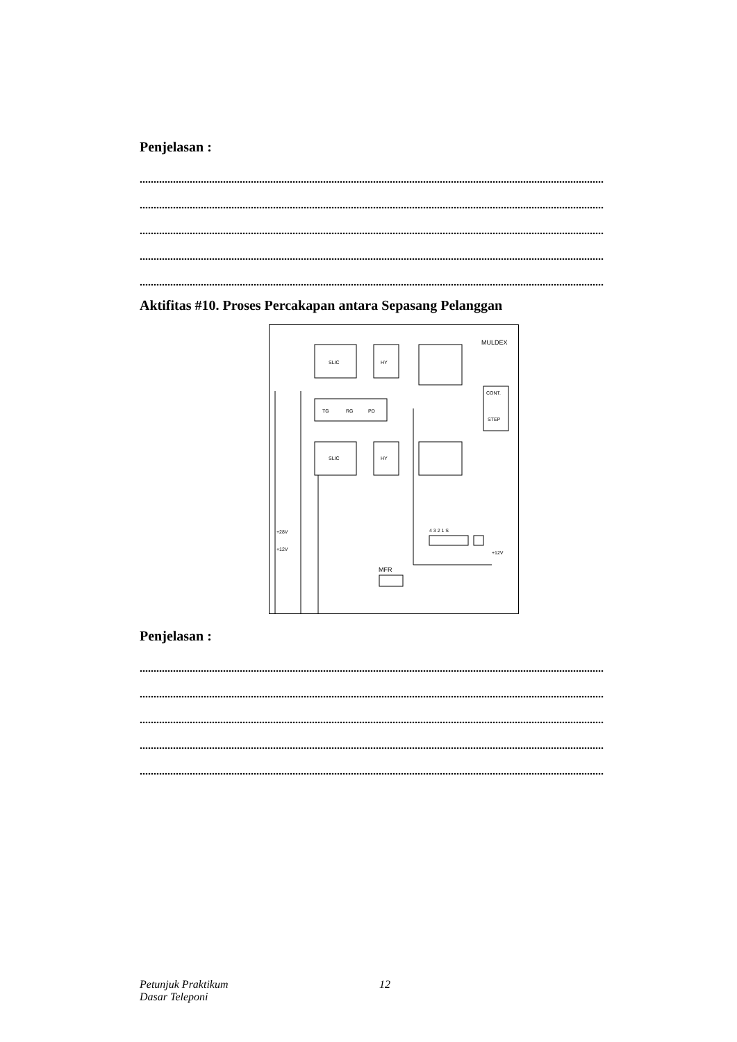Penjelasan :
.......................................................................................................................................................................
.......................................................................................................................................................................
.......................................................................................................................................................................
.......................................................................................................................................................................
.......................................................................................................................................................................
Aktifitas #10. Proses Percakapan antara Sepasang Pelanggan
SLIC
HY
MULDEX
TG
RG
PD
SLIC
HY
CONT.
STEP
+28V
+12V
4 3 2 1 S
MFR
+12V
Penjelasan :
.......................................................................................................................................................................
.......................................................................................................................................................................
.......................................................................................................................................................................
.......................................................................................................................................................................
.......................................................................................................................................................................
Petunjuk Praktikum
Dasar Teleponi
12